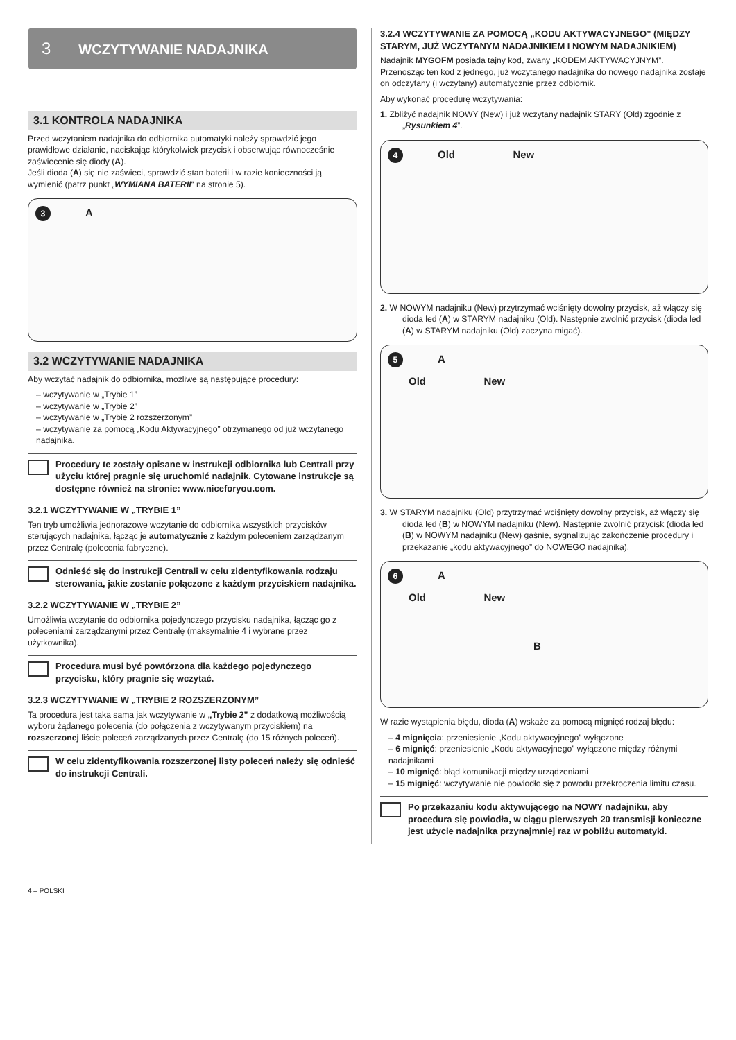3 WCZYTYWANIE NADAJNIKA
3.1 KONTROLA NADAJNIKA
Przed wczytaniem nadajnika do odbiornika automatyki należy sprawdzić jego prawidłowe działanie, naciskając którykolwiek przycisk i obserwując równocześnie zaświecenie się diody (A).
Jeśli dioda (A) się nie zaświeci, sprawdzić stan baterii i w razie konieczności ją wymienić (patrz punkt „WYMIANA BATERII“ na stronie 5).
3 A
3.2 WCZYTYWANIE NADAJNIKA
Aby wczytać nadajnik do odbiornika, możliwe są następujące procedury:
– wczytywanie w „Trybie 1”
– wczytywanie w „Trybie 2”
– wczytywanie w „Trybie 2 rozszerzonym”
– wczytywanie za pomocą „Kodu Aktywacyjnego” otrzymanego od już wczytanego nadajnika.
Procedury te zostały opisane w instrukcji odbiornika lub Centrali przy użyciu której pragnie się uruchomić nadajnik. Cytowane instrukcje są dostępne również na stronie: www.niceforyou.com.
3.2.1 WCZYTYWANIE W „TRYBIE 1”
Ten tryb umożliwia jednorazowe wczytanie do odbiornika wszystkich przycisków sterujących nadajnika, łącząc je automatycznie z każdym poleceniem zarządzanym przez Centralę (polecenia fabryczne).
Odnieść się do instrukcji Centrali w celu zidentyfikowania rodzaju sterowania, jakie zostanie połączone z każdym przyciskiem nadajnika.
3.2.2 WCZYTYWANIE W „TRYBIE 2”
Umożliwia wczytanie do odbiornika pojedynczego przycisku nadajnika, łącząc go z poleceniami zarządzanymi przez Centralę (maksymalnie 4 i wybrane przez użytkownika).
Procedura musi być powtórzona dla każdego pojedynczego przycisku, który pragnie się wczytać.
3.2.3 WCZYTYWANIE W „TRYBIE 2 ROZSZERZONYM”
Ta procedura jest taka sama jak wczytywanie w „Trybie 2” z dodatkową możliwością wyboru żądanego polecenia (do połączenia z wczytywanym przyciskiem) na rozszerzonej liście poleceń zarządzanych przez Centralę (do 15 różnych poleceń).
W celu zidentyfikowania rozszerzonej listy poleceń należy się odnieść do instrukcji Centrali.
3.2.4 WCZYTYWANIE ZA POMOCĄ „KODU AKTYWACYJNEGO” (MIĘDZY STARYM, JUŻ WCZYTANYM NADAJNIKIEM I NOWYM NADAJNIKIEM)
Nadajnik MYGOFM posiada tajny kod, zwany „KODEM AKTYWACYJNYM”. Przenosząc ten kod z jednego, już wczytanego nadajnika do nowego nadajnika zostaje on odczytany (i wczytany) automatycznie przez odbiornik.
Aby wykonać procedurę wczytywania:
1. Zbliżyć nadajnik NOWY (New) i już wczytany nadajnik STARY (Old) zgodnie z „Rysunkiem 4”.
4 Old New
2. W NOWYM nadajniku (New) przytrzymać wciśnięty dowolny przycisk, aż włączy się dioda led (A) w STARYM nadajniku (Old). Następnie zwolnić przycisk (dioda led (A) w STARYM nadajniku (Old) zaczyna migać).
5 A
Old New
3. W STARYM nadajniku (Old) przytrzymać wciśnięty dowolny przycisk, aż włączy się dioda led (B) w NOWYM nadajniku (New). Następnie zwolnić przycisk (dioda led (B) w NOWYM nadajniku (New) gaśnie, sygnalizując zakończenie procedury i przekazanie „kodu aktywacyjnego” do NOWEGO nadajnika).
6 A
Old New
B
W razie wystąpienia błędu, dioda (A) wskaże za pomocą mignięć rodzaj błędu:
– 4 mignięcia: przeniesienie „Kodu aktywacyjnego” wyłączone
– 6 mignięć: przeniesienie „Kodu aktywacyjnego” wyłączone między różnymi nadajnikami
– 10 mignięć: błąd komunikacji między urządzeniami
– 15 mignięć: wczytywanie nie powiodło się z powodu przekroczenia limitu czasu.
Po przekazaniu kodu aktywującego na NOWY nadajniku, aby procedura się powiodła, w ciągu pierwszych 20 transmisji konieczne jest użycie nadajnika przynajmniej raz w pobliżu automatyki.
4 – POLSKI